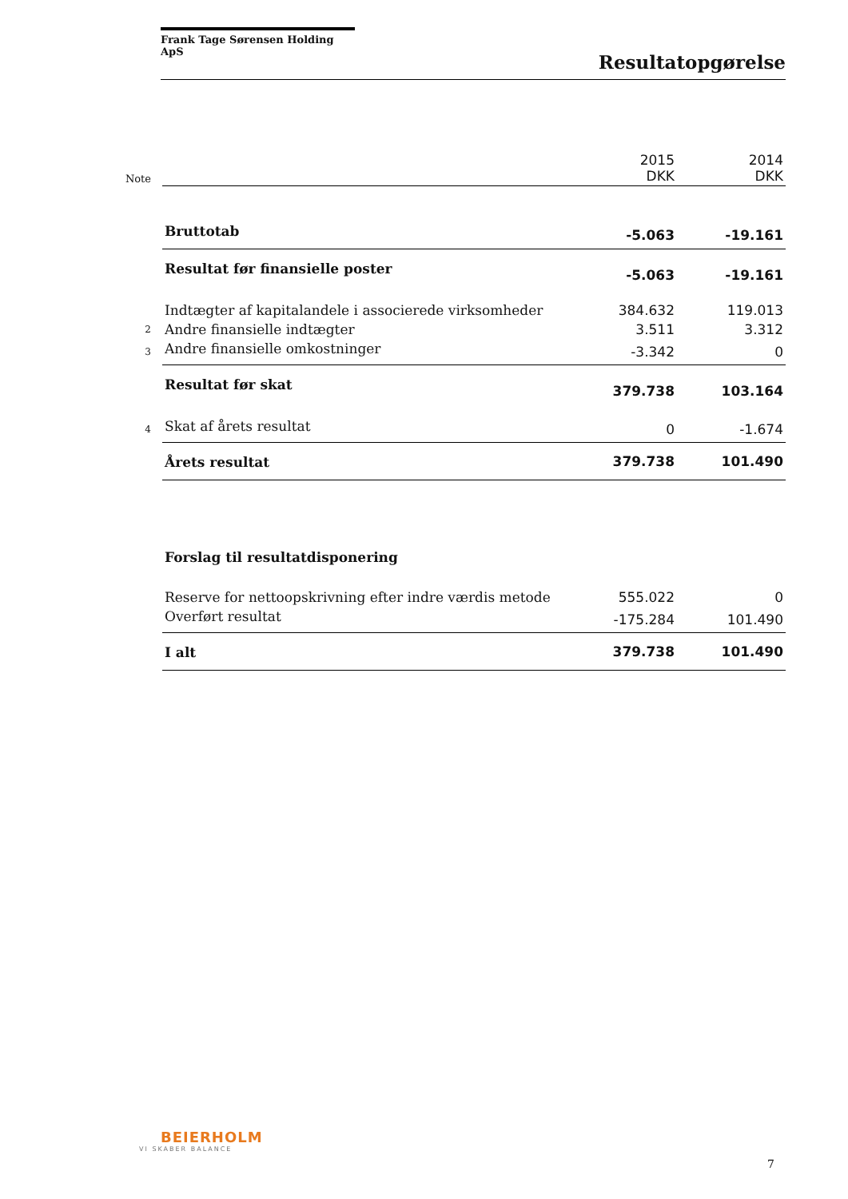Frank Tage Sørensen Holding ApS
Resultatopgørelse
| Note | | 2015 DKK | 2014 DKK |
| | Bruttotab | -5.063 | -19.161 |
| | Resultat før finansielle poster | -5.063 | -19.161 |
| | Indtægter af kapitalandele i associerede virksomheder | 384.632 | 119.013 |
| 2 | Andre finansielle indtægter | 3.511 | 3.312 |
| 3 | Andre finansielle omkostninger | -3.342 | 0 |
| | Resultat før skat | 379.738 | 103.164 |
| 4 | Skat af årets resultat | 0 | -1.674 |
| | Årets resultat | 379.738 | 101.490 |
| | Forslag til resultatdisponering | | |
| | Reserve for nettoopskrivning efter indre værdis metode | 555.022 | 0 |
| | Overført resultat | -175.284 | 101.490 |
| | I alt | 379.738 | 101.490 |
BEIERHOLM
VI SKABER BALANCE
7